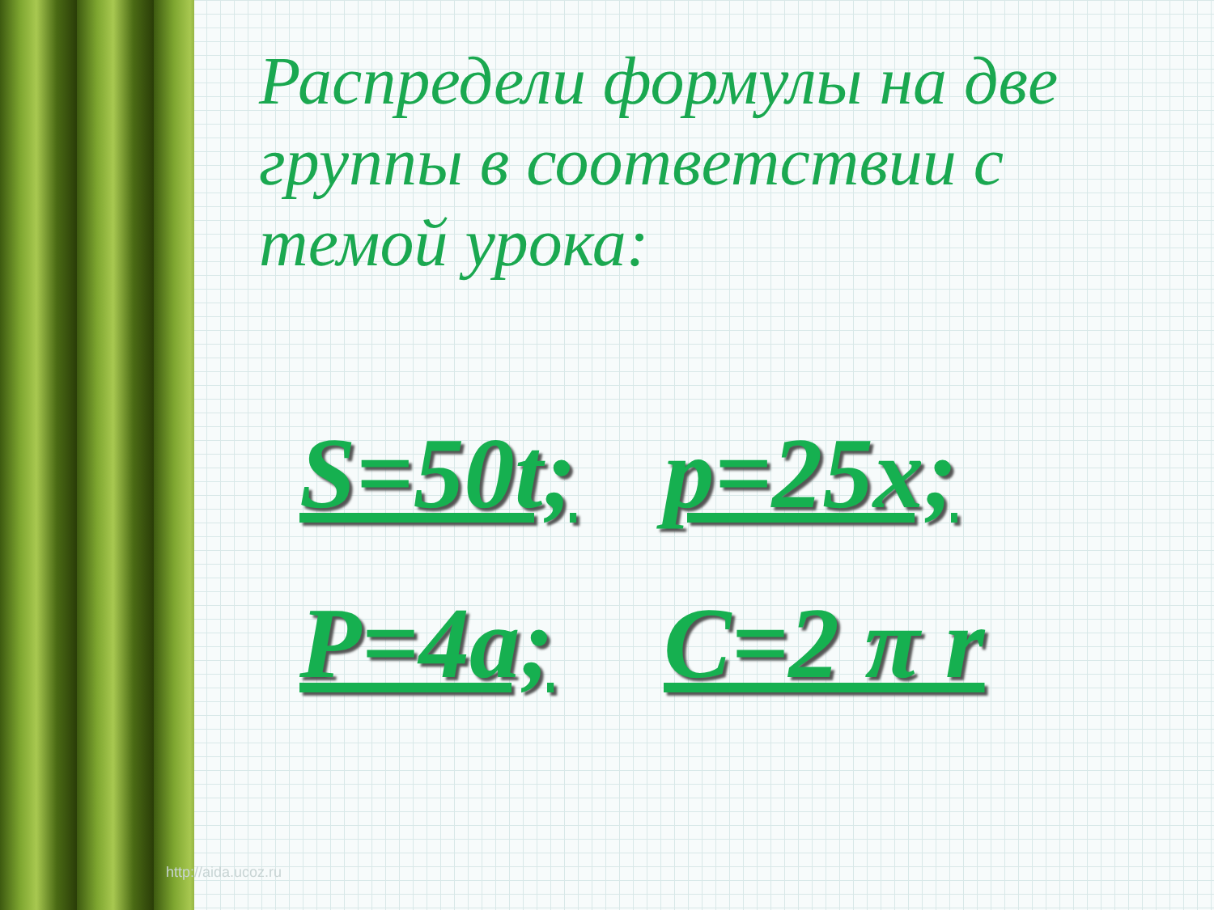Распредели формулы на две группы в соответствии с темой урока:
S=50t;
p=25x;
P=4a;
C=2 π r
http://aida.ucoz.ru